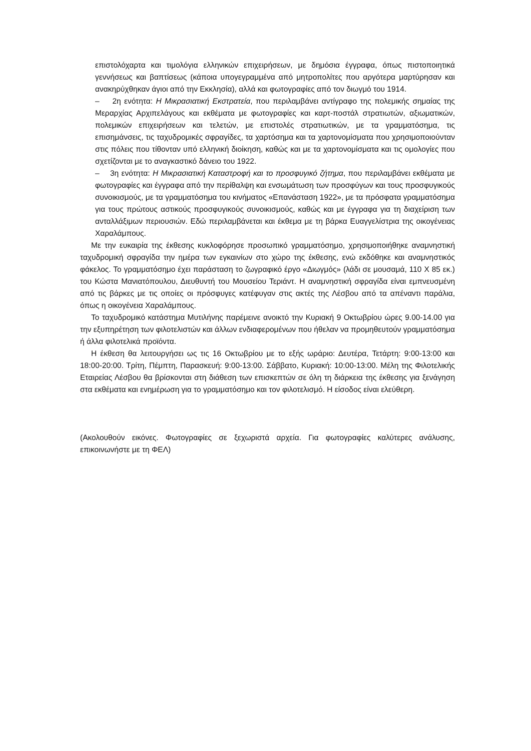επιστολόχαρτα και τιμολόγια ελληνικών επιχειρήσεων, με δημόσια έγγραφα, όπως πιστοποιητικά γεννήσεως και βαπτίσεως (κάποια υπογεγραμμένα από μητροπολίτες που αργότερα μαρτύρησαν και ανακηρύχθηκαν άγιοι από την Εκκλησία), αλλά και φωτογραφίες από τον διωγμό του 1914.
– 2η ενότητα: Η Μικρασιατική Εκστρατεία, που περιλαμβάνει αντίγραφο της πολεμικής σημαίας της Μεραρχίας Αρχιπελάγους και εκθέματα με φωτογραφίες και καρτ-ποστάλ στρατιωτών, αξιωματικών, πολεμικών επιχειρήσεων και τελετών, με επιστολές στρατιωτικών, με τα γραμματόσημα, τις επισημάνσεις, τις ταχυδρομικές σφραγίδες, τα χαρτόσημα και τα χαρτονομίσματα που χρησιμοποιούνταν στις πόλεις που τίθονταν υπό ελληνική διοίκηση, καθώς και με τα χαρτονομίσματα και τις ομολογίες που σχετίζονται με το αναγκαστικό δάνειο του 1922.
– 3η ενότητα: Η Μικρασιατική Καταστροφή και το προσφυγικό ζήτημα, που περιλαμβάνει εκθέματα με φωτογραφίες και έγγραφα από την περίθαλψη και ενσωμάτωση των προσφύγων και τους προσφυγικούς συνοικισμούς, με τα γραμματόσημα του κινήματος «Επανάσταση 1922», με τα πρόσφατα γραμματόσημα για τους πρώτους αστικούς προσφυγικούς συνοικισμούς, καθώς και με έγγραφα για τη διαχείριση των ανταλλάξιμων περιουσιών. Εδώ περιλαμβάνεται και έκθεμα με τη βάρκα Ευαγγελίστρια της οικογένειας Χαραλάμπους.
Με την ευκαιρία της έκθεσης κυκλοφόρησε προσωπικό γραμματόσημο, χρησιμοποιήθηκε αναμνηστική ταχυδρομική σφραγίδα την ημέρα των εγκαινίων στο χώρο της έκθεσης, ενώ εκδόθηκε και αναμνηστικός φάκελος. Το γραμματόσημο έχει παράσταση το ζωγραφικό έργο «Διωγμός» (λάδι σε μουσαμά, 110 Χ 85 εκ.) του Κώστα Μανιατόπουλου, Διευθυντή του Μουσείου Τεριάντ. Η αναμνηστική σφραγίδα είναι εμπνευσμένη από τις βάρκες με τις οποίες οι πρόσφυγες κατέφυγαν στις ακτές της Λέσβου από τα απέναντι παράλια, όπως η οικογένεια Χαραλάμπους.
Το ταχυδρομικό κατάστημα Μυτιλήνης παρέμεινε ανοικτό την Κυριακή 9 Οκτωβρίου ώρες 9.00-14.00 για την εξυπηρέτηση των φιλοτελιστών και άλλων ενδιαφερομένων που ήθελαν να προμηθευτούν γραμματόσημα ή άλλα φιλοτελικά προϊόντα.
Η έκθεση θα λειτουργήσει ως τις 16 Οκτωβρίου με το εξής ωράριο: Δευτέρα, Τετάρτη: 9:00-13:00 και 18:00-20:00. Τρίτη, Πέμπτη, Παρασκευή: 9:00-13:00. Σάββατο, Κυριακή: 10:00-13:00. Μέλη της Φιλοτελικής Εταιρείας Λέσβου θα βρίσκονται στη διάθεση των επισκεπτών σε όλη τη διάρκεια της έκθεσης για ξενάγηση στα εκθέματα και ενημέρωση για το γραμματόσημο και τον φιλοτελισμό. Η είσοδος είναι ελεύθερη.
(Ακολουθούν εικόνες. Φωτογραφίες σε ξεχωριστά αρχεία. Για φωτογραφίες καλύτερες ανάλυσης, επικοινωνήστε με τη ΦΕΛ)